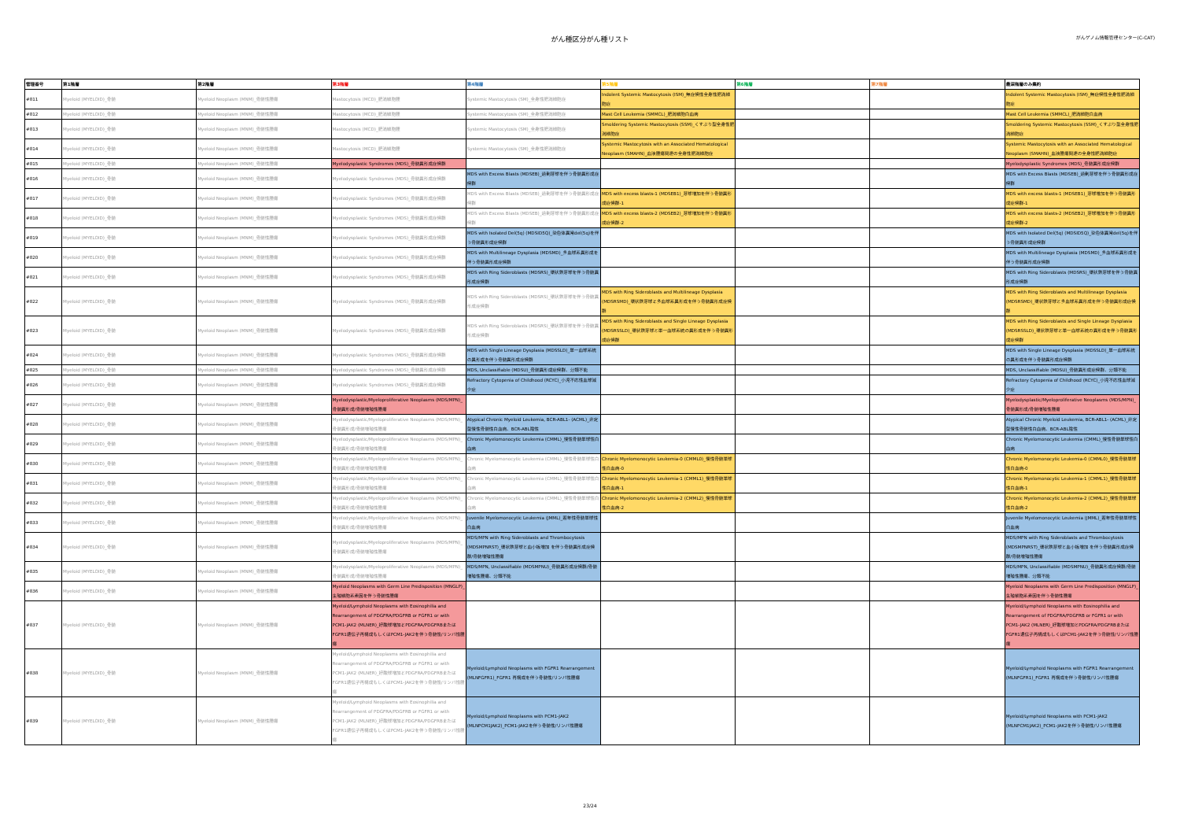がん種区分がん種リスト
がんゲノム情報管理センター(C-CAT)
| 管理番号 | 第1階層 | 第2階層 | 第3階層 | 第4階層 | 第5階層 | 第6階層 | 第7階層 | 最深階層のみ集約 |
| --- | --- | --- | --- | --- | --- | --- | --- | --- |
| #811 | Myeloid (MYELOID)_骨髄 | Myeloid Neoplasm (MNM)_骨髄性腫瘍 | Mastocytosis (MCD)_肥満細胞腫 | Systemic Mastocytosis (SM)_全身性肥満細胞症 | Indolent Systemic Mastocytosis (ISM)_無症候性全身性肥満細胞症 | | | Indolent Systemic Mastocytosis (ISM)_無症候性全身性肥満細胞症 |
| #812 | Myeloid (MYELOID)_骨髄 | Myeloid Neoplasm (MNM)_骨髄性腫瘍 | Mastocytosis (MCD)_肥満細胞腫 | Systemic Mastocytosis (SM)_全身性肥満細胞症 | Mast Cell Leukemia (SMMCL)_肥満細胞白血病 | | | Mast Cell Leukemia (SMMCL)_肥満細胞白血病 |
| #813 | Myeloid (MYELOID)_骨髄 | Myeloid Neoplasm (MNM)_骨髄性腫瘍 | Mastocytosis (MCD)_肥満細胞腫 | Systemic Mastocytosis (SM)_全身性肥満細胞症 | Smoldering Systemic Mastocytosis (SSM)_くすぶり型全身性肥満細胞症 | | | Smoldering Systemic Mastocytosis (SSM)_くすぶり型全身性肥満細胞症 |
| #814 | Myeloid (MYELOID)_骨髄 | Myeloid Neoplasm (MNM)_骨髄性腫瘍 | Mastocytosis (MCD)_肥満細胞腫 | Systemic Mastocytosis (SM)_全身性肥満細胞症 | Systemic Mastocytosis with an Associated Hematological Neoplasm (SMAHN)_血液腫瘍関連の全身性肥満細胞症 | | | Systemic Mastocytosis with an Associated Hematological Neoplasm (SMAHN)_血液腫瘍関連の全身性肥満細胞症 |
| #815 | Myeloid (MYELOID)_骨髄 | Myeloid Neoplasm (MNM)_骨髄性腫瘍 | Myelodysplastic Syndromes (MDS)_骨髄異形成症候群 | | | | | Myelodysplastic Syndromes (MDS)_骨髄異形成症候群 |
| #816 | Myeloid (MYELOID)_骨髄 | Myeloid Neoplasm (MNM)_骨髄性腫瘍 | Myelodysplastic Syndromes (MDS)_骨髄異形成症候群 | MDS with Excess Blasts (MDSEB)_過剰芽球を伴う骨髄異形成症候群 | | | | MDS with Excess Blasts (MDSEB)_過剰芽球を伴う骨髄異形成症候群 |
| #817 | Myeloid (MYELOID)_骨髄 | Myeloid Neoplasm (MNM)_骨髄性腫瘍 | Myelodysplastic Syndromes (MDS)_骨髄異形成症候群 | MDS with Excess Blasts (MDSEB)_過剰芽球を伴う骨髄異形成症候群 | MDS with excess blasts-1 (MDSEB1)_芽球増加を伴う骨髄異形成症候群-1 | | | MDS with excess blasts-1 (MDSEB1)_芽球増加を伴う骨髄異形成症候群-1 |
| #818 | Myeloid (MYELOID)_骨髄 | Myeloid Neoplasm (MNM)_骨髄性腫瘍 | Myelodysplastic Syndromes (MDS)_骨髄異形成症候群 | MDS with Excess Blasts (MDSEB)_過剰芽球を伴う骨髄異形成症候群 | MDS with excess blasts-2 (MDSEB2)_芽球増加を伴う骨髄異形成症候群-2 | | | MDS with excess blasts-2 (MDSEB2)_芽球増加を伴う骨髄異形成症候群-2 |
| #819 | Myeloid (MYELOID)_骨髄 | Myeloid Neoplasm (MNM)_骨髄性腫瘍 | Myelodysplastic Syndromes (MDS)_骨髄異形成症候群 | MDS with Isolated Del(5q) (MDSID5Q)_染色体異常del(5q)を伴う骨髄異形成症候群 | | | | MDS with Isolated Del(5q) (MDSID5Q)_染色体異常del(5q)を伴う骨髄異形成症候群 |
| #820 | Myeloid (MYELOID)_骨髄 | Myeloid Neoplasm (MNM)_骨髄性腫瘍 | Myelodysplastic Syndromes (MDS)_骨髄異形成症候群 | MDS with Multilineage Dysplasia (MDSMD)_多血球系異形成を伴う骨髄異形成症候群 | | | | MDS with Multilineage Dysplasia (MDSMD)_多血球系異形成を伴う骨髄異形成症候群 |
| #821 | Myeloid (MYELOID)_骨髄 | Myeloid Neoplasm (MNM)_骨髄性腫瘍 | Myelodysplastic Syndromes (MDS)_骨髄異形成症候群 | MDS with Ring Sideroblasts (MDSRS)_環状鉄芽球を伴う骨髄異形成症候群 | | | | MDS with Ring Sideroblasts (MDSRS)_環状鉄芽球を伴う骨髄異形成症候群 |
| #822 | Myeloid (MYELOID)_骨髄 | Myeloid Neoplasm (MNM)_骨髄性腫瘍 | Myelodysplastic Syndromes (MDS)_骨髄異形成症候群 | MDS with Ring Sideroblasts (MDSRS)_環状鉄芽球を伴う骨髄異形成症候群 | MDS with Ring Sideroblasts and Multilineage Dysplasia (MDSRSMD)_環状鉄芽球と多血球系異形成を伴う骨髄異形成症候群 | | | MDS with Ring Sideroblasts and Multilineage Dysplasia (MDSRSMD)_環状鉄芽球と多血球系異形成を伴う骨髄異形成症候群 |
| #823 | Myeloid (MYELOID)_骨髄 | Myeloid Neoplasm (MNM)_骨髄性腫瘍 | Myelodysplastic Syndromes (MDS)_骨髄異形成症候群 | MDS with Ring Sideroblasts (MDSRS)_環状鉄芽球を伴う骨髄異形成症候群 | MDS with Ring Sideroblasts and Single Lineage Dysplasia (MDSRSSLD)_環状鉄芽球と単一血球系統の異形成を伴う骨髄異形成症候群 | | | MDS with Ring Sideroblasts and Single Lineage Dysplasia (MDSRSSLD)_環状鉄芽球と単一血球系統の異形成を伴う骨髄異形成症候群 |
| #824 | Myeloid (MYELOID)_骨髄 | Myeloid Neoplasm (MNM)_骨髄性腫瘍 | Myelodysplastic Syndromes (MDS)_骨髄異形成症候群 | MDS with Single Lineage Dysplasia (MDSSLD)_単一血球系統の異形成を伴う骨髄異形成症候群 | | | | MDS with Single Lineage Dysplasia (MDSSLD)_単一血球系統の異形成を伴う骨髄異形成症候群 |
| #825 | Myeloid (MYELOID)_骨髄 | Myeloid Neoplasm (MNM)_骨髄性腫瘍 | Myelodysplastic Syndromes (MDS)_骨髄異形成症候群 | MDS, Unclassifiable (MDSU)_骨髄異形成症候群、分類不能 | | | | MDS, Unclassifiable (MDSU)_骨髄異形成症候群、分類不能 |
| #826 | Myeloid (MYELOID)_骨髄 | Myeloid Neoplasm (MNM)_骨髄性腫瘍 | Myelodysplastic Syndromes (MDS)_骨髄異形成症候群 | Refractory Cytopenia of Childhood (RCYC)_小児不応性血球減少症 | | | | Refractory Cytopenia of Childhood (RCYC)_小児不応性血球減少症 |
| #827 | Myeloid (MYELOID)_骨髄 | Myeloid Neoplasm (MNM)_骨髄性腫瘍 | Myelodysplastic/Myeloproliferative Neoplasms (MDS/MPN)_骨髄異形成/骨髄増殖性腫瘍 | | | | | Myelodysplastic/Myeloproliferative Neoplasms (MDS/MPN)_骨髄異形成/骨髄増殖性腫瘍 |
| #828 | Myeloid (MYELOID)_骨髄 | Myeloid Neoplasm (MNM)_骨髄性腫瘍 | Myelodysplastic/Myeloproliferative Neoplasms (MDS/MPN)_骨髄異形成/骨髄増殖性腫瘍 | Atypical Chronic Myeloid Leukemia, BCR-ABL1- (ACML)_非定型慢性骨髄性白血病、BCR-ABL陰性 | | | | Atypical Chronic Myeloid Leukemia, BCR-ABL1- (ACML)_非定型慢性骨髄性白血病、BCR-ABL陰性 |
| #829 | Myeloid (MYELOID)_骨髄 | Myeloid Neoplasm (MNM)_骨髄性腫瘍 | Myelodysplastic/Myeloproliferative Neoplasms (MDS/MPN)_骨髄異形成/骨髄増殖性腫瘍 | Chronic Myelomonocytic Leukemia (CMML)_慢性骨髄単球性白血病 | | | | Chronic Myelomonocytic Leukemia (CMML)_慢性骨髄単球性白血病 |
| #830 | Myeloid (MYELOID)_骨髄 | Myeloid Neoplasm (MNM)_骨髄性腫瘍 | Myelodysplastic/Myeloproliferative Neoplasms (MDS/MPN)_骨髄異形成/骨髄増殖性腫瘍 | Chronic Myelomonocytic Leukemia (CMML)_慢性骨髄単球性白血病 | Chronic Myelomonocytic Leukemia-0 (CMML0)_慢性骨髄単球性白血病-0 | | | Chronic Myelomonocytic Leukemia-0 (CMML0)_慢性骨髄単球性白血病-0 |
| #831 | Myeloid (MYELOID)_骨髄 | Myeloid Neoplasm (MNM)_骨髄性腫瘍 | Myelodysplastic/Myeloproliferative Neoplasms (MDS/MPN)_骨髄異形成/骨髄増殖性腫瘍 | Chronic Myelomonocytic Leukemia (CMML)_慢性骨髄単球性白血病 | Chronic Myelomonocytic Leukemia-1 (CMML1)_慢性骨髄単球性白血病-1 | | | Chronic Myelomonocytic Leukemia-1 (CMML1)_慢性骨髄単球性白血病-1 |
| #832 | Myeloid (MYELOID)_骨髄 | Myeloid Neoplasm (MNM)_骨髄性腫瘍 | Myelodysplastic/Myeloproliferative Neoplasms (MDS/MPN)_骨髄異形成/骨髄増殖性腫瘍 | Chronic Myelomonocytic Leukemia (CMML)_慢性骨髄単球性白血病 | Chronic Myelomonocytic Leukemia-2 (CMML2)_慢性骨髄単球性白血病-2 | | | Chronic Myelomonocytic Leukemia-2 (CMML2)_慢性骨髄単球性白血病-2 |
| #833 | Myeloid (MYELOID)_骨髄 | Myeloid Neoplasm (MNM)_骨髄性腫瘍 | Myelodysplastic/Myeloproliferative Neoplasms (MDS/MPN)_骨髄異形成/骨髄増殖性腫瘍 | Juvenile Myelomonocytic Leukemia (JMML)_若年性骨髄単球性白血病 | | | | Juvenile Myelomonocytic Leukemia (JMML)_若年性骨髄単球性白血病 |
| #834 | Myeloid (MYELOID)_骨髄 | Myeloid Neoplasm (MNM)_骨髄性腫瘍 | Myelodysplastic/Myeloproliferative Neoplasms (MDS/MPN)_骨髄異形成/骨髄増殖性腫瘍 | MDS/MPN with Ring Sideroblasts and Thrombocytosis (MDSMPNRST)_環状鉄芽球と血小板増加 を伴う骨髄異形成症候群/骨髄増殖性腫瘍 | | | | MDS/MPN with Ring Sideroblasts and Thrombocytosis (MDSMPNRST)_環状鉄芽球と血小板増加 を伴う骨髄異形成症候群/骨髄増殖性腫瘍 |
| #835 | Myeloid (MYELOID)_骨髄 | Myeloid Neoplasm (MNM)_骨髄性腫瘍 | Myelodysplastic/Myeloproliferative Neoplasms (MDS/MPN)_骨髄異形成/骨髄増殖性腫瘍 | MDS/MPN, Unclassifiable (MDSMPNU)_骨髄異形成症候群/骨髄増殖性腫瘍、分類不能 | | | | MDS/MPN, Unclassifiable (MDSMPNU)_骨髄異形成症候群/骨髄増殖性腫瘍、分類不能 |
| #836 | Myeloid (MYELOID)_骨髄 | Myeloid Neoplasm (MNM)_骨髄性腫瘍 | Myeloid Neoplasms with Germ Line Predisposition (MNGLP)_生殖細胞系素因を伴う骨髄性腫瘍 | | | | | Myeloid Neoplasms with Germ Line Predisposition (MNGLP)_生殖細胞系素因を伴う骨髄性腫瘍 |
| #837 | Myeloid (MYELOID)_骨髄 | Myeloid Neoplasm (MNM)_骨髄性腫瘍 | Myeloid/Lymphoid Neoplasms with Eosinophilia and Rearrangement of PDGFRA/PDGFRB or FGFR1 or with PCM1-JAK2 (MLNER)_好酸球増加とPDGFRA/PDGFRBまたはFGFR1遺伝子再構成もしくはPCM1-JAK2を伴う骨髄性/リンパ性腫瘍 | | | | | Myeloid/Lymphoid Neoplasms with Eosinophilia and Rearrangement of PDGFRA/PDGFRB or FGFR1 or with PCM1-JAK2 (MLNER)_好酸球増加とPDGFRA/PDGFRBまたはFGFR1遺伝子再構成もしくはPCM1-JAK2を伴う骨髄性/リンパ性腫瘍 |
| #838 | Myeloid (MYELOID)_骨髄 | Myeloid Neoplasm (MNM)_骨髄性腫瘍 | Myeloid/Lymphoid Neoplasms with Eosinophilia and Rearrangement of PDGFRA/PDGFRB or FGFR1 or with PCM1-JAK2 (MLNER)_好酸球増加とPDGFRA/PDGFRBまたはFGFR1遺伝子再構成もしくはPCM1-JAK2を伴う骨髄性/リンパ性腫瘍 | Myeloid/Lymphoid Neoplasms with FGFR1 Rearrangement (MLNFGFR1)_FGFR1 再構成を伴う骨髄性/リンパ性腫瘍 | | | | Myeloid/Lymphoid Neoplasms with FGFR1 Rearrangement (MLNFGFR1)_FGFR1 再構成を伴う骨髄性/リンパ性腫瘍 |
| #839 | Myeloid (MYELOID)_骨髄 | Myeloid Neoplasm (MNM)_骨髄性腫瘍 | Myeloid/Lymphoid Neoplasms with Eosinophilia and Rearrangement of PDGFRA/PDGFRB or FGFR1 or with PCM1-JAK2 (MLNER)_好酸球増加とPDGFRA/PDGFRBまたはFGFR1遺伝子再構成もしくはPCM1-JAK2を伴う骨髄性/リンパ性腫瘍 | Myeloid/Lymphoid Neoplasms with PCM1-JAK2 (MLNPCM1JAK2)_PCM1-JAK2を伴う骨髄性/リンパ性腫瘍 | | | | Myeloid/Lymphoid Neoplasms with PCM1-JAK2 (MLNPCM1JAK2)_PCM1-JAK2を伴う骨髄性/リンパ性腫瘍 |
23/24